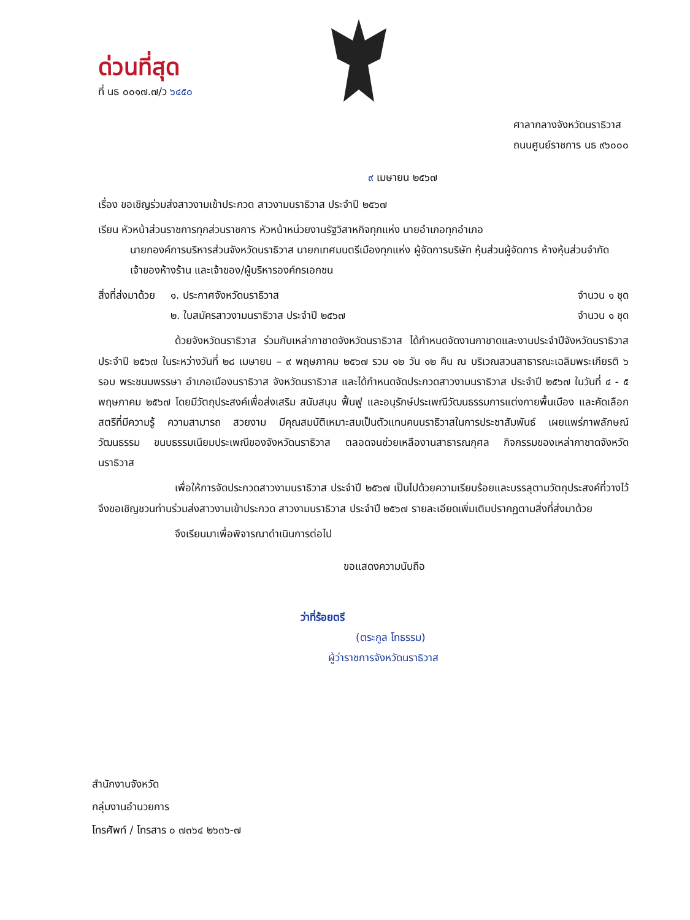ด่วนที่สุด
ที่ นธ ๐๐๑๗.๗/ว ๖๔๕๐
ศาลากลางจังหวัดนราธิวาส
ถนนศูนย์ราชการ นธ ๙๖๐๐๐
๙ เมษายน ๒๕๖๗
เรื่อง ขอเชิญร่วมส่งสาวงามเข้าประกวด สาวงามนราธิวาส ประจำปี ๒๕๖๗
เรียน หัวหน้าส่วนราชการทุกส่วนราชการ หัวหน้าหน่วยงานรัฐวิสาหกิจทุกแห่ง นายอำเภอทุกอำเภอ
นายกองค์การบริหารส่วนจังหวัดนราธิวาส นายกเทศมนตรีเมืองทุกแห่ง ผู้จัดการบริษัท หุ้นส่วนผู้จัดการ ห้างหุ้นส่วนจำกัด เจ้าของห้างร้าน และเจ้าของ/ผู้บริหารองค์กรเอกชน
สิ่งที่ส่งมาด้วย
๑. ประกาศจังหวัดนราธิวาส
๒. ใบสมัครสาวงามนราธิวาส ประจำปี ๒๕๖๗
จำนวน ๑ ชุด
จำนวน ๑ ชุด
ด้วยจังหวัดนราธิวาส ร่วมกับเหล่ากาชาดจังหวัดนราธิวาส ได้กำหนดจัดงานกาชาดและงานประจำปีจังหวัดนราธิวาส ประจำปี ๒๕๖๗ ในระหว่างวันที่ ๒๘ เมษายน – ๙ พฤษภาคม ๒๕๖๗ รวม ๑๒ วัน ๑๒ คืน ณ บริเวณสวนสาธารณะเฉลิมพระเกียรติ ๖ รอบ พระชนมพรรษา อำเภอเมืองนราธิวาส จังหวัดนราธิวาส และได้กำหนดจัดประกวดสาวงามนราธิวาส ประจำปี ๒๕๖๗ ในวันที่ ๔ - ๕ พฤษภาคม ๒๕๖๗ โดยมีวัตถุประสงค์เพื่อส่งเสริม สนับสนุน ฟื้นฟู และอนุรักษ์ประเพณีวัฒนธรรมการแต่งกายพื้นเมือง และคัดเลือกสตรีที่มีความรู้ ความสามารถ สวยงาม มีคุณสมบัติเหมาะสมเป็นตัวแทนคนนราธิวาสในการประชาสัมพันธ์ เผยแพร่ภาพลักษณ์ วัฒนธรรม ขนบธรรมเนียมประเพณีของจังหวัดนราธิวาส ตลอดจนช่วยเหลืองานสาธารณกุศล กิจกรรมของเหล่ากาชาดจังหวัดนราธิวาส
เพื่อให้การจัดประกวดสาวงามนราธิวาส ประจำปี ๒๕๖๗ เป็นไปด้วยความเรียบร้อยและบรรลุตามวัตถุประสงค์ที่วางไว้ จึงขอเชิญชวนท่านร่วมส่งสาวงามเข้าประกวด สาวงามนราธิวาส ประจำปี ๒๕๖๗ รายละเอียดเพิ่มเติมปรากฏตามสิ่งที่ส่งมาด้วย
จึงเรียนมาเพื่อพิจารณาดำเนินการต่อไป
ขอแสดงความนับถือ
ว่าที่ร้อยตรี
(ตระกูล โทธรรม)
ผู้ว่าราชการจังหวัดนราธิวาส
สำนักงานจังหวัด
กลุ่มงานอำนวยการ
โทรศัพท์ / โทรสาร ๐ ๗๓๖๔ ๒๖๓๖-๗